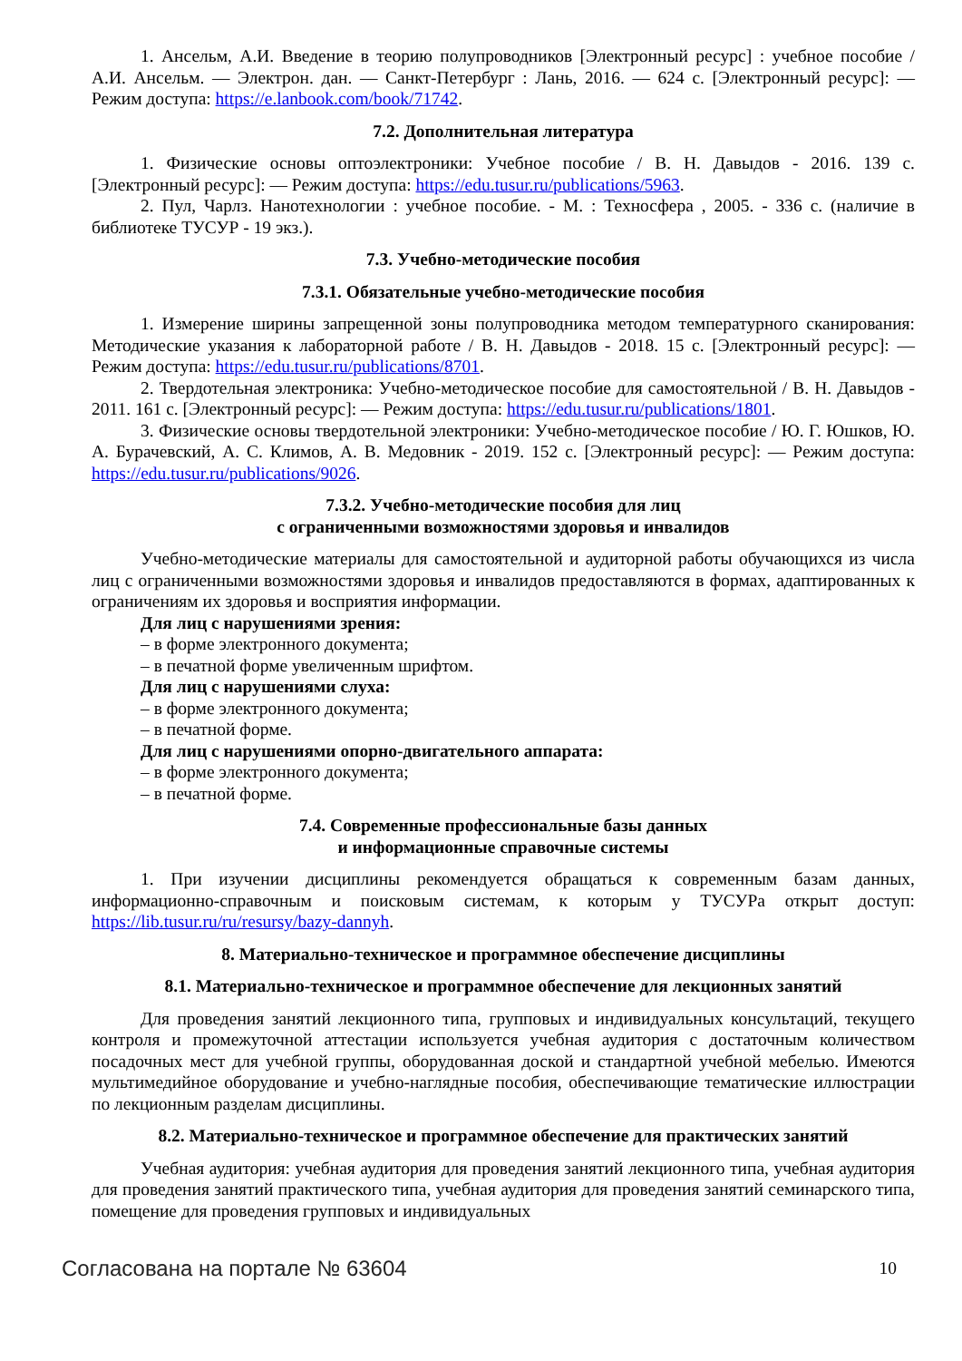1. Ансельм, А.И. Введение в теорию полупроводников [Электронный ресурс] : учебное пособие / А.И. Ансельм. — Электрон. дан. — Санкт-Петербург : Лань, 2016. — 624 с. [Электронный ресурс]: — Режим доступа: https://e.lanbook.com/book/71742.
7.2. Дополнительная литература
1. Физические основы оптоэлектроники: Учебное пособие / В. Н. Давыдов - 2016. 139 с. [Электронный ресурс]: — Режим доступа: https://edu.tusur.ru/publications/5963.
2. Пул, Чарлз. Нанотехнологии : учебное пособие. - М. : Техносфера , 2005. - 336 с. (наличие в библиотеке ТУСУР - 19 экз.).
7.3. Учебно-методические пособия
7.3.1. Обязательные учебно-методические пособия
1. Измерение ширины запрещенной зоны полупроводника методом температурного сканирования: Методические указания к лабораторной работе / В. Н. Давыдов - 2018. 15 с. [Электронный ресурс]: — Режим доступа: https://edu.tusur.ru/publications/8701.
2. Твердотельная электроника: Учебно-методическое пособие для самостоятельной / В. Н. Давыдов - 2011. 161 с. [Электронный ресурс]: — Режим доступа: https://edu.tusur.ru/publications/1801.
3. Физические основы твердотельной электроники: Учебно-методическое пособие / Ю. Г. Юшков, Ю. А. Бурачевский, А. С. Климов, А. В. Медовник - 2019. 152 с. [Электронный ресурс]: — Режим доступа: https://edu.tusur.ru/publications/9026.
7.3.2. Учебно-методические пособия для лиц
с ограниченными возможностями здоровья и инвалидов
Учебно-методические материалы для самостоятельной и аудиторной работы обучающихся из числа лиц с ограниченными возможностями здоровья и инвалидов предоставляются в формах, адаптированных к ограничениям их здоровья и восприятия информации.
Для лиц с нарушениями зрения:
– в форме электронного документа;
– в печатной форме увеличенным шрифтом.
Для лиц с нарушениями слуха:
– в форме электронного документа;
– в печатной форме.
Для лиц с нарушениями опорно-двигательного аппарата:
– в форме электронного документа;
– в печатной форме.
7.4. Современные профессиональные базы данных
и информационные справочные системы
1. При изучении дисциплины рекомендуется обращаться к современным базам данных, информационно-справочным и поисковым системам, к которым у ТУСУРа открыт доступ: https://lib.tusur.ru/ru/resursy/bazy-dannyh.
8. Материально-техническое и программное обеспечение дисциплины
8.1. Материально-техническое и программное обеспечение для лекционных занятий
Для проведения занятий лекционного типа, групповых и индивидуальных консультаций, текущего контроля и промежуточной аттестации используется учебная аудитория с достаточным количеством посадочных мест для учебной группы, оборудованная доской и стандартной учебной мебелью. Имеются мультимедийное оборудование и учебно-наглядные пособия, обеспечивающие тематические иллюстрации по лекционным разделам дисциплины.
8.2. Материально-техническое и программное обеспечение для практических занятий
Учебная аудитория: учебная аудитория для проведения занятий лекционного типа, учебная аудитория для проведения занятий практического типа, учебная аудитория для проведения занятий семинарского типа, помещение для проведения групповых и индивидуальных
Согласована на портале № 63604 10